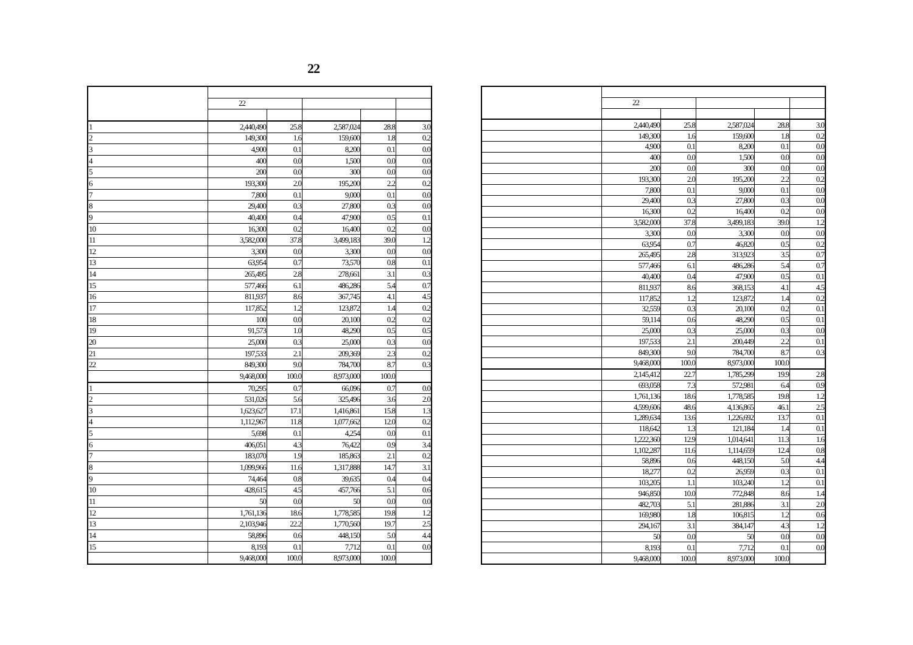22
| | 22 | | | | |
| 1 | 2,440,490 | 25.8 | 2,587,024 | 28.8 | 3.0 |
| 2 | 149,300 | 1.6 | 159,600 | 1.8 | 0.2 |
| 3 | 4,900 | 0.1 | 8,200 | 0.1 | 0.0 |
| 4 | 400 | 0.0 | 1,500 | 0.0 | 0.0 |
| 5 | 200 | 0.0 | 300 | 0.0 | 0.0 |
| 6 | 193,300 | 2.0 | 195,200 | 2.2 | 0.2 |
| 7 | 7,800 | 0.1 | 9,000 | 0.1 | 0.0 |
| 8 | 29,400 | 0.3 | 27,800 | 0.3 | 0.0 |
| 9 | 40,400 | 0.4 | 47,900 | 0.5 | 0.1 |
| 10 | 16,300 | 0.2 | 16,400 | 0.2 | 0.0 |
| 11 | 3,582,000 | 37.8 | 3,499,183 | 39.0 | 1.2 |
| 12 | 3,300 | 0.0 | 3,300 | 0.0 | 0.0 |
| 13 | 63,954 | 0.7 | 73,570 | 0.8 | 0.1 |
| 14 | 265,495 | 2.8 | 278,661 | 3.1 | 0.3 |
| 15 | 577,466 | 6.1 | 486,286 | 5.4 | 0.7 |
| 16 | 811,937 | 8.6 | 367,745 | 4.1 | 4.5 |
| 17 | 117,852 | 1.2 | 123,872 | 1.4 | 0.2 |
| 18 | 100 | 0.0 | 20,100 | 0.2 | 0.2 |
| 19 | 91,573 | 1.0 | 48,290 | 0.5 | 0.5 |
| 20 | 25,000 | 0.3 | 25,000 | 0.3 | 0.0 |
| 21 | 197,533 | 2.1 | 209,369 | 2.3 | 0.2 |
| 22 | 849,300 | 9.0 | 784,700 | 8.7 | 0.3 |
| | 9,468,000 | 100.0 | 8,973,000 | 100.0 | |
| 1 | 70,295 | 0.7 | 66,096 | 0.7 | 0.0 |
| 2 | 531,026 | 5.6 | 325,496 | 3.6 | 2.0 |
| 3 | 1,623,627 | 17.1 | 1,416,861 | 15.8 | 1.3 |
| 4 | 1,112,967 | 11.8 | 1,077,662 | 12.0 | 0.2 |
| 5 | 5,698 | 0.1 | 4,254 | 0.0 | 0.1 |
| 6 | 406,051 | 4.3 | 76,422 | 0.9 | 3.4 |
| 7 | 183,070 | 1.9 | 185,863 | 2.1 | 0.2 |
| 8 | 1,099,966 | 11.6 | 1,317,888 | 14.7 | 3.1 |
| 9 | 74,464 | 0.8 | 39,635 | 0.4 | 0.4 |
| 10 | 428,615 | 4.5 | 457,766 | 5.1 | 0.6 |
| 11 | 50 | 0.0 | 50 | 0.0 | 0.0 |
| 12 | 1,761,136 | 18.6 | 1,778,585 | 19.8 | 1.2 |
| 13 | 2,103,946 | 22.2 | 1,770,560 | 19.7 | 2.5 |
| 14 | 58,896 | 0.6 | 448,150 | 5.0 | 4.4 |
| 15 | 8,193 | 0.1 | 7,712 | 0.1 | 0.0 |
| | 9,468,000 | 100.0 | 8,973,000 | 100.0 | |
| | 22 | | | | |
| | 2,440,490 | 25.8 | 2,587,024 | 28.8 | 3.0 |
| | 149,300 | 1.6 | 159,600 | 1.8 | 0.2 |
| | 4,900 | 0.1 | 8,200 | 0.1 | 0.0 |
| | 400 | 0.0 | 1,500 | 0.0 | 0.0 |
| | 200 | 0.0 | 300 | 0.0 | 0.0 |
| | 193,300 | 2.0 | 195,200 | 2.2 | 0.2 |
| | 7,800 | 0.1 | 9,000 | 0.1 | 0.0 |
| | 29,400 | 0.3 | 27,800 | 0.3 | 0.0 |
| | 16,300 | 0.2 | 16,400 | 0.2 | 0.0 |
| | 3,582,000 | 37.8 | 3,499,183 | 39.0 | 1.2 |
| | 3,300 | 0.0 | 3,300 | 0.0 | 0.0 |
| | 63,954 | 0.7 | 46,820 | 0.5 | 0.2 |
| | 265,495 | 2.8 | 313,923 | 3.5 | 0.7 |
| | 577,466 | 6.1 | 486,286 | 5.4 | 0.7 |
| | 40,400 | 0.4 | 47,900 | 0.5 | 0.1 |
| | 811,937 | 8.6 | 368,153 | 4.1 | 4.5 |
| | 117,852 | 1.2 | 123,872 | 1.4 | 0.2 |
| | 32,559 | 0.3 | 20,100 | 0.2 | 0.1 |
| | 59,114 | 0.6 | 48,290 | 0.5 | 0.1 |
| | 25,000 | 0.3 | 25,000 | 0.3 | 0.0 |
| | 197,533 | 2.1 | 200,449 | 2.2 | 0.1 |
| | 849,300 | 9.0 | 784,700 | 8.7 | 0.3 |
| | 9,468,000 | 100.0 | 8,973,000 | 100.0 | |
| | 2,145,412 | 22.7 | 1,785,299 | 19.9 | 2.8 |
| | 693,058 | 7.3 | 572,981 | 6.4 | 0.9 |
| | 1,761,136 | 18.6 | 1,778,585 | 19.8 | 1.2 |
| | 4,599,606 | 48.6 | 4,136,865 | 46.1 | 2.5 |
| | 1,289,634 | 13.6 | 1,226,692 | 13.7 | 0.1 |
| | 118,642 | 1.3 | 121,184 | 1.4 | 0.1 |
| | 1,222,360 | 12.9 | 1,014,641 | 11.3 | 1.6 |
| | 1,102,287 | 11.6 | 1,114,659 | 12.4 | 0.8 |
| | 58,896 | 0.6 | 448,150 | 5.0 | 4.4 |
| | 18,277 | 0.2 | 26,959 | 0.3 | 0.1 |
| | 103,205 | 1.1 | 103,240 | 1.2 | 0.1 |
| | 946,850 | 10.0 | 772,848 | 8.6 | 1.4 |
| | 482,703 | 5.1 | 281,886 | 3.1 | 2.0 |
| | 169,980 | 1.8 | 106,815 | 1.2 | 0.6 |
| | 294,167 | 3.1 | 384,147 | 4.3 | 1.2 |
| | 50 | 0.0 | 50 | 0.0 | 0.0 |
| | 8,193 | 0.1 | 7,712 | 0.1 | 0.0 |
| | 9,468,000 | 100.0 | 8,973,000 | 100.0 | |